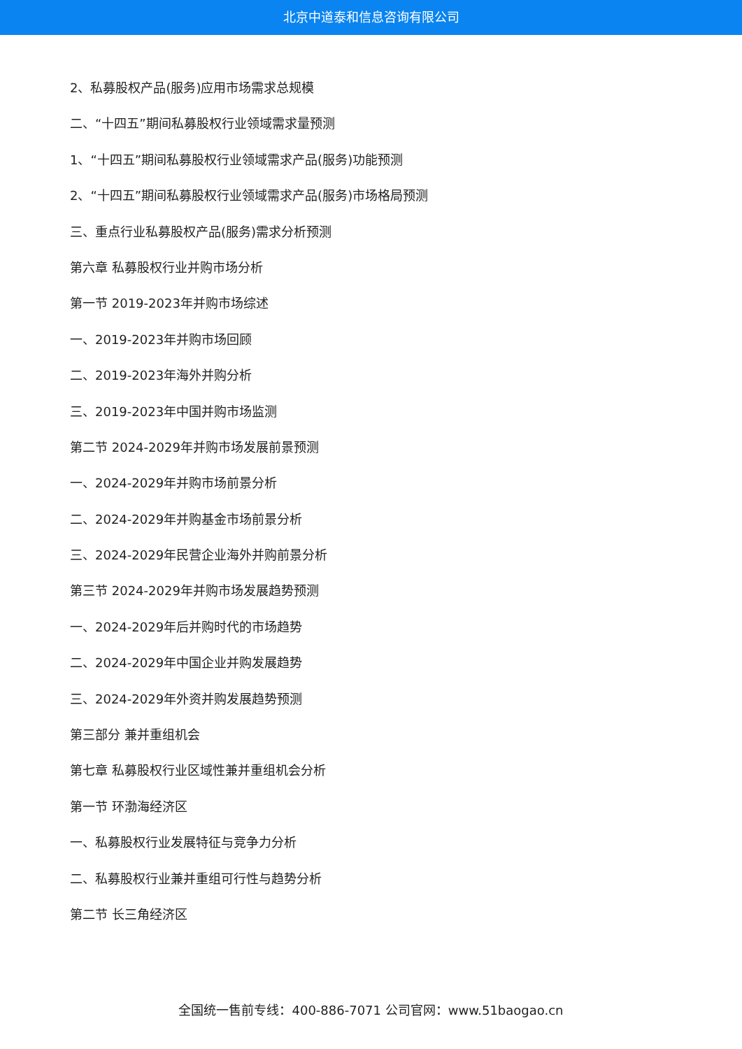北京中道泰和信息咨询有限公司
2、私募股权产品(服务)应用市场需求总规模
二、“十四五”期间私募股权行业领域需求量预测
1、“十四五”期间私募股权行业领域需求产品(服务)功能预测
2、“十四五”期间私募股权行业领域需求产品(服务)市场格局预测
三、重点行业私募股权产品(服务)需求分析预测
第六章 私募股权行业并购市场分析
第一节 2019-2023年并购市场综述
一、2019-2023年并购市场回顾
二、2019-2023年海外并购分析
三、2019-2023年中国并购市场监测
第二节 2024-2029年并购市场发展前景预测
一、2024-2029年并购市场前景分析
二、2024-2029年并购基金市场前景分析
三、2024-2029年民营企业海外并购前景分析
第三节 2024-2029年并购市场发展趋势预测
一、2024-2029年后并购时代的市场趋势
二、2024-2029年中国企业并购发展趋势
三、2024-2029年外资并购发展趋势预测
第三部分 兼并重组机会
第七章 私募股权行业区域性兼并重组机会分析
第一节 环渤海经济区
一、私募股权行业发展特征与竞争力分析
二、私募股权行业兼并重组可行性与趋势分析
第二节 长三角经济区
全国统一售前专线：400-886-7071 公司官网：www.51baogao.cn